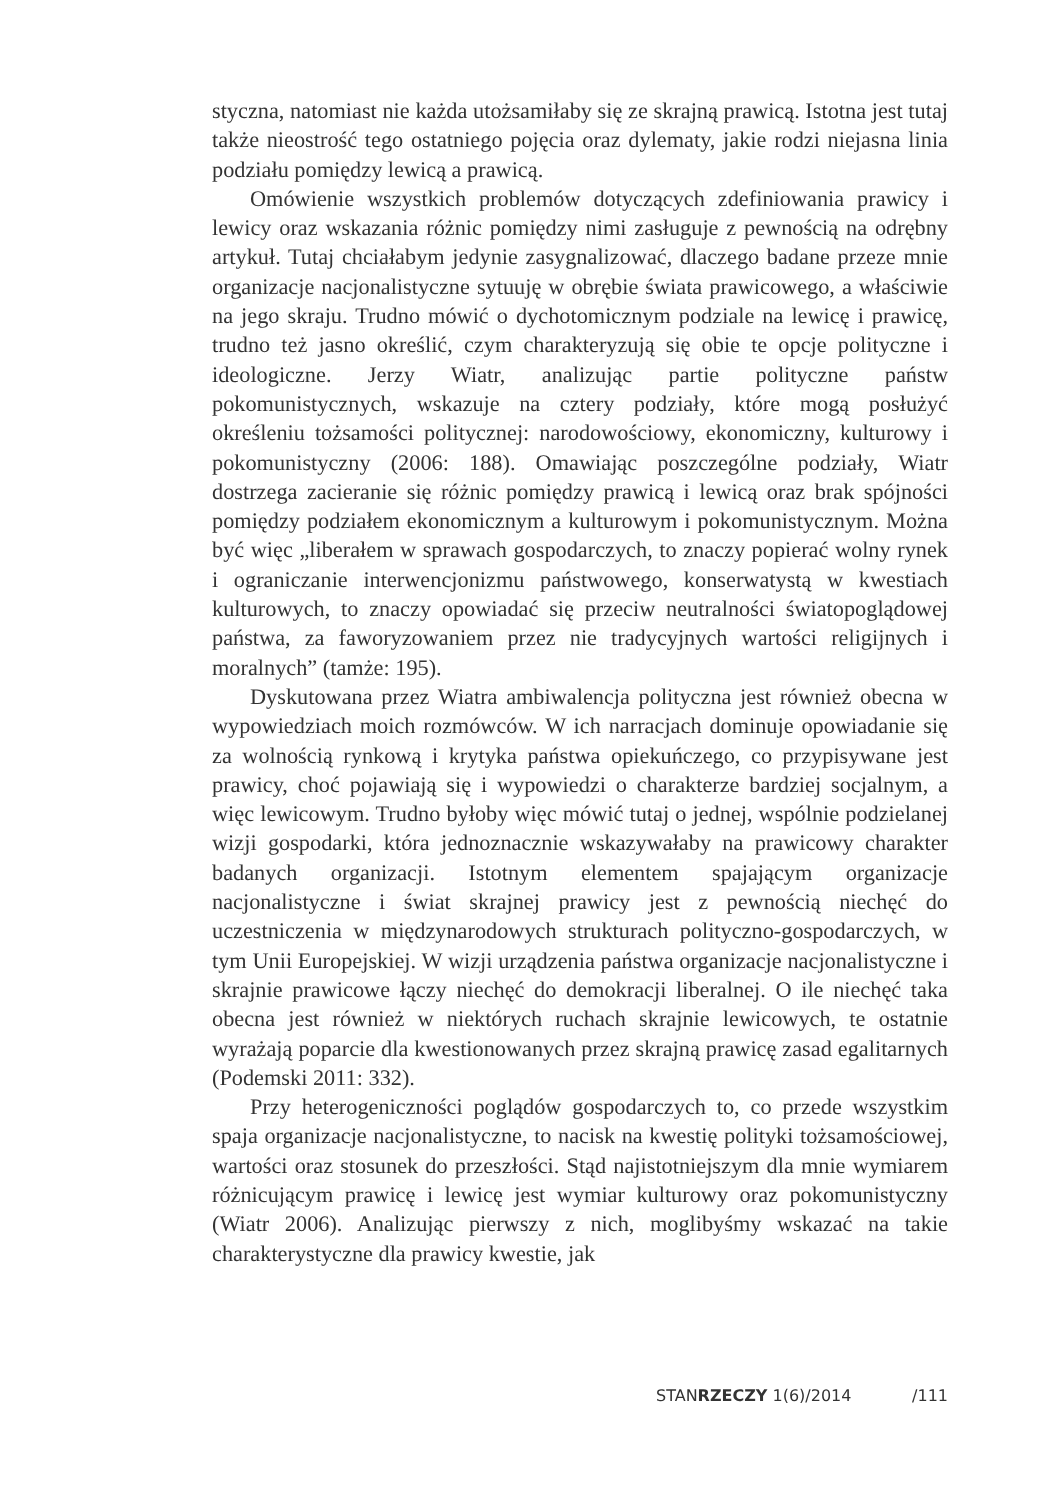styczna, natomiast nie każda utożsamiłaby się ze skrajną prawicą. Istotna jest tutaj także nieostrość tego ostatniego pojęcia oraz dylematy, jakie rodzi niejasna linia podziału pomiędzy lewicą a prawicą.
Omówienie wszystkich problemów dotyczących zdefiniowania prawicy i lewicy oraz wskazania różnic pomiędzy nimi zasługuje z pewnością na odrębny artykuł. Tutaj chciałabym jedynie zasygnalizować, dlaczego badane przeze mnie organizacje nacjonalistyczne sytuuję w obrębie świata prawicowego, a właściwie na jego skraju. Trudno mówić o dychotomicznym podziale na lewicę i prawicę, trudno też jasno określić, czym charakteryzują się obie te opcje polityczne i ideologiczne. Jerzy Wiatr, analizując partie polityczne państw pokomunistycznych, wskazuje na cztery podziały, które mogą posłużyć określeniu tożsamości politycznej: narodowościowy, ekonomiczny, kulturowy i pokomunistyczny (2006: 188). Omawiając poszczególne podziały, Wiatr dostrzega zacieranie się różnic pomiędzy prawicą i lewicą oraz brak spójności pomiędzy podziałem ekonomicznym a kulturowym i pokomunistycznym. Można być więc „liberałem w sprawach gospodarczych, to znaczy popierać wolny rynek i ograniczanie interwencjonizmu państwowego, konserwatystą w kwestiach kulturowych, to znaczy opowiadać się przeciw neutralności światopoglądowej państwa, za faworyzowaniem przez nie tradycyjnych wartości religijnych i moralnych” (tamże: 195).
Dyskutowana przez Wiatra ambiwalencja polityczna jest również obecna w wypowiedziach moich rozmówców. W ich narracjach dominuje opowiadanie się za wolnością rynkową i krytyka państwa opiekuńczego, co przypisywane jest prawicy, choć pojawiają się i wypowiedzi o charakterze bardziej socjalnym, a więc lewicowym. Trudno byłoby więc mówić tutaj o jednej, wspólnie podzielanej wizji gospodarki, która jednoznacznie wskazywałaby na prawicowy charakter badanych organizacji. Istotnym elementem spajającym organizacje nacjonalistyczne i świat skrajnej prawicy jest z pewnością niechęć do uczestniczenia w międzynarodowych strukturach polityczno-gospodarczych, w tym Unii Europejskiej. W wizji urządzenia państwa organizacje nacjonalistyczne i skrajnie prawicowe łączy niechęć do demokracji liberalnej. O ile niechęć taka obecna jest również w niektórych ruchach skrajnie lewicowych, te ostatnie wyrażają poparcie dla kwestionowanych przez skrajną prawicę zasad egalitarnych (Podemski 2011: 332).
Przy heterogeniczności poglądów gospodarczych to, co przede wszystkim spaja organizacje nacjonalistyczne, to nacisk na kwestię polityki tożsamościowej, wartości oraz stosunek do przeszłości. Stąd najistotniejszym dla mnie wymiarem różnicującym prawicę i lewicę jest wymiar kulturowy oraz pokomunistyczny (Wiatr 2006). Analizując pierwszy z nich, moglibyśmy wskazać na takie charakterystyczne dla prawicy kwestie, jak
STANRZECZY 1(6)/2014 /111